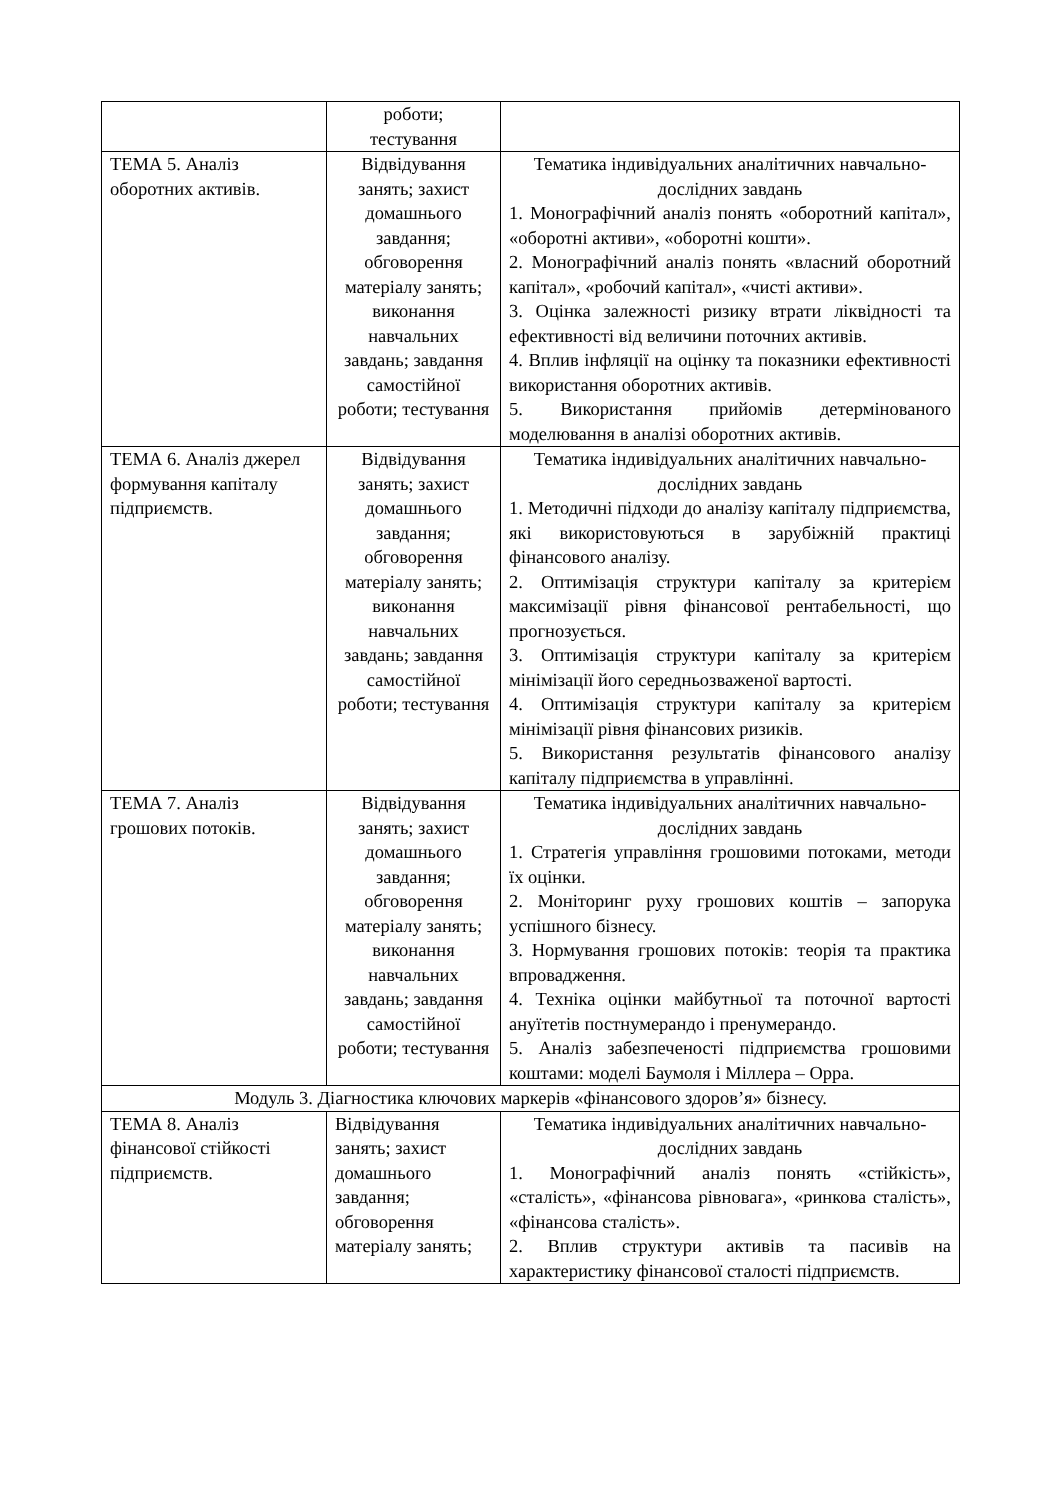| | роботи; тестування | |
| ТЕМА 5. Аналіз оборотних активів. | Відвідування занять; захист домашнього завдання; обговорення матеріалу занять; виконання навчальних завдань; завдання самостійної роботи; тестування | Тематика індивідуальних аналітичних навчально-дослідних завдань 1. Монографічний аналіз понять «оборотний капітал», «оборотні активи», «оборотні кошти». 2. Монографічний аналіз понять «власний оборотний капітал», «робочий капітал», «чисті активи». 3. Оцінка залежності ризику втрати ліквідності та ефективності від величини поточних активів. 4. Вплив інфляції на оцінку та показники ефективності використання оборотних активів. 5. Використання прийомів детермінованого моделювання в аналізі оборотних активів. |
| ТЕМА 6. Аналіз джерел формування капіталу підприємств. | Відвідування занять; захист домашнього завдання; обговорення матеріалу занять; виконання навчальних завдань; завдання самостійної роботи; тестування | Тематика індивідуальних аналітичних навчально-дослідних завдань 1. Методичні підходи до аналізу капіталу підприємства, які використовуються в зарубіжній практиці фінансового аналізу. 2. Оптимізація структури капіталу за критерієм максимізації рівня фінансової рентабельності, що прогнозується. 3. Оптимізація структури капіталу за критерієм мінімізації його середньозваженої вартості. 4. Оптимізація структури капіталу за критерієм мінімізації рівня фінансових ризиків. 5. Використання результатів фінансового аналізу капіталу підприємства в управлінні. |
| ТЕМА 7. Аналіз грошових потоків. | Відвідування занять; захист домашнього завдання; обговорення матеріалу занять; виконання навчальних завдань; завдання самостійної роботи; тестування | Тематика індивідуальних аналітичних навчально-дослідних завдань 1. Стратегія управління грошовими потоками, методи їх оцінки. 2. Моніторинг руху грошових коштів – запорука успішного бізнесу. 3. Нормування грошових потоків: теорія та практика впровадження. 4. Техніка оцінки майбутньої та поточної вартості ануїтетів постнумерандо і пренумерандо. 5. Аналіз забезпеченості підприємства грошовими коштами: моделі Баумоля і Міллера – Орра. |
| Модуль 3. Діагностика ключових маркерів «фінансового здоров’я» бізнесу. | | |
| ТЕМА 8. Аналіз фінансової стійкості підприємств. | Відвідування занять; захист домашнього завдання; обговорення матеріалу занять; | Тематика індивідуальних аналітичних навчально-дослідних завдань 1. Монографічний аналіз понять «стійкість», «сталість», «фінансова рівновага», «ринкова сталість», «фінансова сталість». 2. Вплив структури активів та пасивів на характеристику фінансової сталості підприємств. |